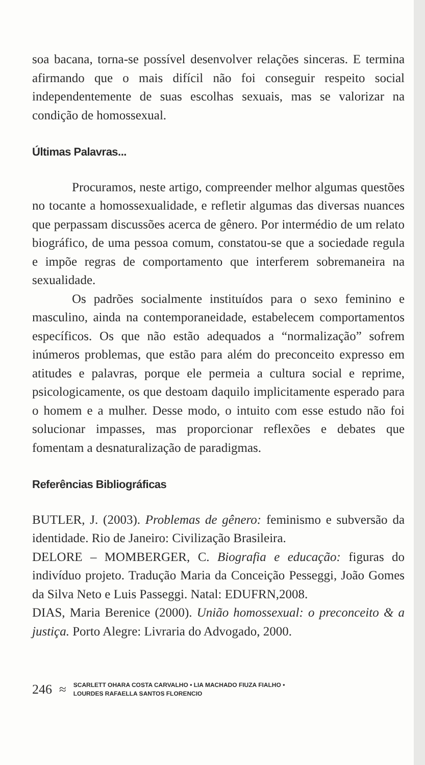soa bacana, torna-se possível desenvolver relações sinceras. E termina afirmando que o mais difícil não foi conseguir respeito social independentemente de suas escolhas sexuais, mas se valorizar na condição de homossexual.
Últimas Palavras...
Procuramos, neste artigo, compreender melhor algumas questões no tocante a homossexualidade, e refletir algumas das diversas nuances que perpassam discussões acerca de gênero. Por intermédio de um relato biográfico, de uma pessoa comum, constatou-se que a sociedade regula e impõe regras de comportamento que interferem sobremaneira na sexualidade.
Os padrões socialmente instituídos para o sexo feminino e masculino, ainda na contemporaneidade, estabelecem comportamentos específicos. Os que não estão adequados a “normalização” sofrem inúmeros problemas, que estão para além do preconceito expresso em atitudes e palavras, porque ele permeia a cultura social e reprime, psicologicamente, os que destoam daquilo implicitamente esperado para o homem e a mulher. Desse modo, o intuito com esse estudo não foi solucionar impasses, mas proporcionar reflexões e debates que fomentam a desnaturalização de paradigmas.
Referências Bibliográficas
BUTLER, J. (2003). Problemas de gênero: feminismo e subversão da identidade. Rio de Janeiro: Civilização Brasileira.
DELORE – MOMBERGER, C. Biografia e educação: figuras do indivíduo projeto. Tradução Maria da Conceição Pesseggi, João Gomes da Silva Neto e Luis Passeggi. Natal: EDUFRN,2008.
DIAS, Maria Berenice (2000). União homossexual: o preconceito & a justiça. Porto Alegre: Livraria do Advogado, 2000.
246 ≈ SCARLETT OHARA COSTA CARVALHO • LIA MACHADO FIUZA FIALHO •
LOURDES RAFAELLA SANTOS FLORENCIO